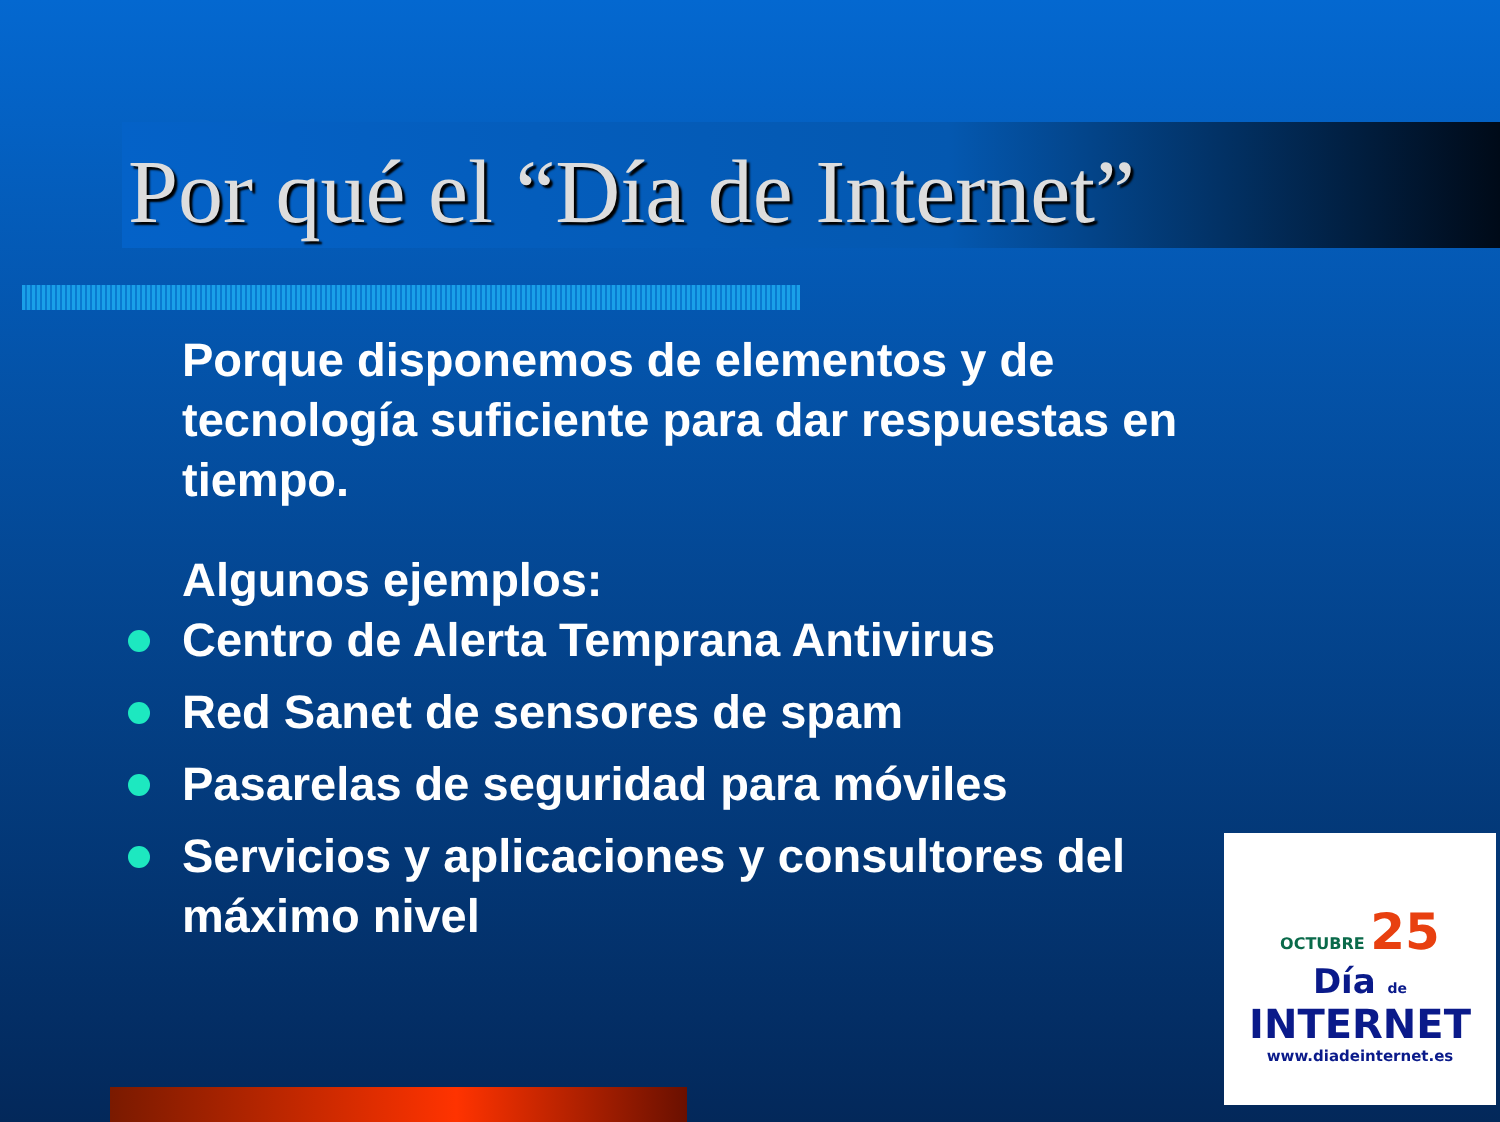Por qué el “Día de Internet”
Porque disponemos de elementos y de tecnología suficiente para dar respuestas en tiempo.
Algunos ejemplos:
Centro de Alerta Temprana Antivirus
Red Sanet de sensores de spam
Pasarelas de seguridad para móviles
Servicios y aplicaciones y consultores del máximo nivel
OCTUBRE 25
Día de
INTERNET
www.diadeinternet.es